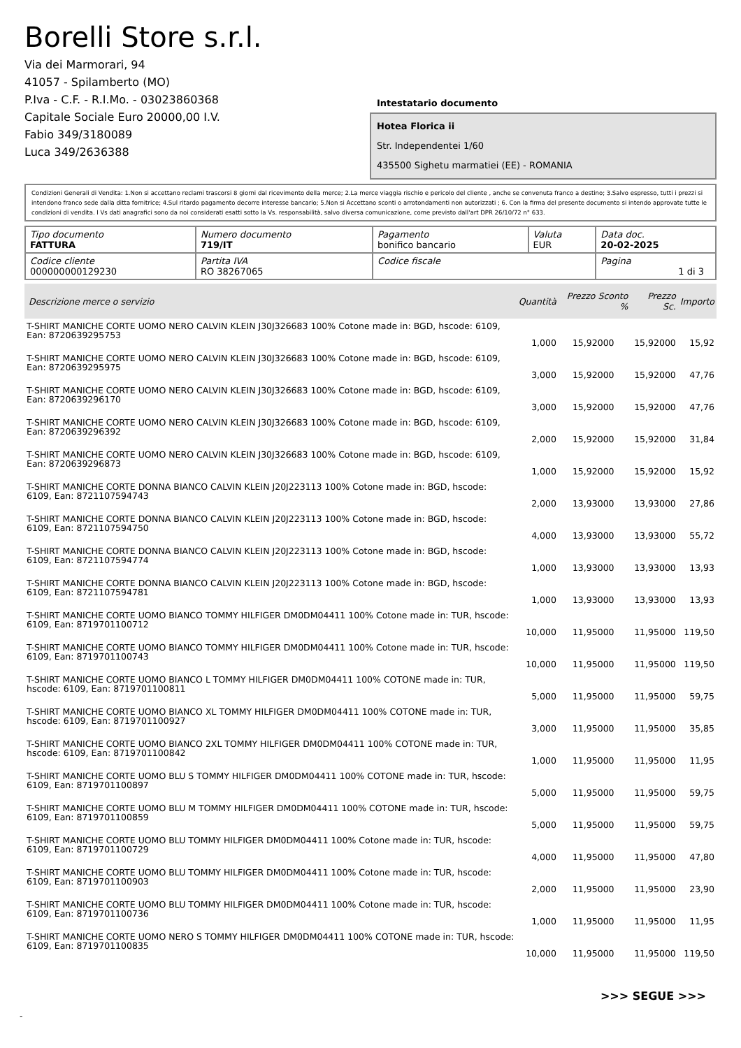Borelli Store s.r.l.
Via dei Marmorari, 94
41057 - Spilamberto (MO)
P.Iva - C.F. - R.I.Mo. - 03023860368
Capitale Sociale Euro 20000,00 I.V.
Fabio 349/3180089
Luca 349/2636388
Intestatario documento
Hotea Florica ii
Str. Independentei 1/60
435500 Sighetu marmatiei (EE) - ROMANIA
Condizioni Generali di Vendita: 1.Non si accettano reclami trascorsi 8 giorni dal ricevimento della merce; 2.La merce viaggia rischio e pericolo del cliente , anche se convenuta franco a destino; 3.Salvo espresso, tutti i prezzi si intendono franco sede dalla ditta fornitrice; 4.Sul ritardo pagamento decorre interesse bancario; 5.Non si Accettano sconti o arrotondamenti non autorizzati ; 6. Con la firma del presente documento si intendo approvate tutte le condizioni di vendita. I Vs dati anagrafici sono da noi considerati esatti sotto la Vs. responsabilità, salvo diversa comunicazione, come previsto dall'art DPR 26/10/72 n° 633.
| Tipo documento FATTURA | Numero documento 719/IT | Pagamento bonifico bancario | Valuta EUR | Data doc. 20-02-2025 |
| Codice cliente 000000000129230 | Partita IVA RO 38267065 | Codice fiscale | | Pagina 1 di 3 |
| Descrizione merce o servizio | Quantità | Prezzo Sconto % | Prezzo Sc. | Importo |
| --- | --- | --- | --- | --- |
| T-SHIRT MANICHE CORTE UOMO NERO CALVIN KLEIN J30J326683 100% Cotone made in: BGD, hscode: 6109, Ean: 8720639295753 | 1,000 | 15,92000 | 15,92000 | 15,92 |
| T-SHIRT MANICHE CORTE UOMO NERO CALVIN KLEIN J30J326683 100% Cotone made in: BGD, hscode: 6109, Ean: 8720639295975 | 3,000 | 15,92000 | 15,92000 | 47,76 |
| T-SHIRT MANICHE CORTE UOMO NERO CALVIN KLEIN J30J326683 100% Cotone made in: BGD, hscode: 6109, Ean: 8720639296170 | 3,000 | 15,92000 | 15,92000 | 47,76 |
| T-SHIRT MANICHE CORTE UOMO NERO CALVIN KLEIN J30J326683 100% Cotone made in: BGD, hscode: 6109, Ean: 8720639296392 | 2,000 | 15,92000 | 15,92000 | 31,84 |
| T-SHIRT MANICHE CORTE UOMO NERO CALVIN KLEIN J30J326683 100% Cotone made in: BGD, hscode: 6109, Ean: 8720639296873 | 1,000 | 15,92000 | 15,92000 | 15,92 |
| T-SHIRT MANICHE CORTE DONNA BIANCO CALVIN KLEIN J20J223113 100% Cotone made in: BGD, hscode: 6109, Ean: 8721107594743 | 2,000 | 13,93000 | 13,93000 | 27,86 |
| T-SHIRT MANICHE CORTE DONNA BIANCO CALVIN KLEIN J20J223113 100% Cotone made in: BGD, hscode: 6109, Ean: 8721107594750 | 4,000 | 13,93000 | 13,93000 | 55,72 |
| T-SHIRT MANICHE CORTE DONNA BIANCO CALVIN KLEIN J20J223113 100% Cotone made in: BGD, hscode: 6109, Ean: 8721107594774 | 1,000 | 13,93000 | 13,93000 | 13,93 |
| T-SHIRT MANICHE CORTE DONNA BIANCO CALVIN KLEIN J20J223113 100% Cotone made in: BGD, hscode: 6109, Ean: 8721107594781 | 1,000 | 13,93000 | 13,93000 | 13,93 |
| T-SHIRT MANICHE CORTE UOMO BIANCO TOMMY HILFIGER DM0DM04411 100% Cotone made in: TUR, hscode: 6109, Ean: 8719701100712 | 10,000 | 11,95000 | 11,95000 | 119,50 |
| T-SHIRT MANICHE CORTE UOMO BIANCO TOMMY HILFIGER DM0DM04411 100% Cotone made in: TUR, hscode: 6109, Ean: 8719701100743 | 10,000 | 11,95000 | 11,95000 | 119,50 |
| T-SHIRT MANICHE CORTE UOMO BIANCO L TOMMY HILFIGER DM0DM04411 100% COTONE made in: TUR, hscode: 6109, Ean: 8719701100811 | 5,000 | 11,95000 | 11,95000 | 59,75 |
| T-SHIRT MANICHE CORTE UOMO BIANCO XL TOMMY HILFIGER DM0DM04411 100% COTONE made in: TUR, hscode: 6109, Ean: 8719701100927 | 3,000 | 11,95000 | 11,95000 | 35,85 |
| T-SHIRT MANICHE CORTE UOMO BIANCO 2XL TOMMY HILFIGER DM0DM04411 100% COTONE made in: TUR, hscode: 6109, Ean: 8719701100842 | 1,000 | 11,95000 | 11,95000 | 11,95 |
| T-SHIRT MANICHE CORTE UOMO BLU S TOMMY HILFIGER DM0DM04411 100% COTONE made in: TUR, hscode: 6109, Ean: 8719701100897 | 5,000 | 11,95000 | 11,95000 | 59,75 |
| T-SHIRT MANICHE CORTE UOMO BLU M TOMMY HILFIGER DM0DM04411 100% COTONE made in: TUR, hscode: 6109, Ean: 8719701100859 | 5,000 | 11,95000 | 11,95000 | 59,75 |
| T-SHIRT MANICHE CORTE UOMO BLU TOMMY HILFIGER DM0DM04411 100% Cotone made in: TUR, hscode: 6109, Ean: 8719701100729 | 4,000 | 11,95000 | 11,95000 | 47,80 |
| T-SHIRT MANICHE CORTE UOMO BLU TOMMY HILFIGER DM0DM04411 100% Cotone made in: TUR, hscode: 6109, Ean: 8719701100903 | 2,000 | 11,95000 | 11,95000 | 23,90 |
| T-SHIRT MANICHE CORTE UOMO BLU TOMMY HILFIGER DM0DM04411 100% Cotone made in: TUR, hscode: 6109, Ean: 8719701100736 | 1,000 | 11,95000 | 11,95000 | 11,95 |
| T-SHIRT MANICHE CORTE UOMO NERO S TOMMY HILFIGER DM0DM04411 100% COTONE made in: TUR, hscode: 6109, Ean: 8719701100835 | 10,000 | 11,95000 | 11,95000 | 119,50 |
>>> SEGUE >>>
-